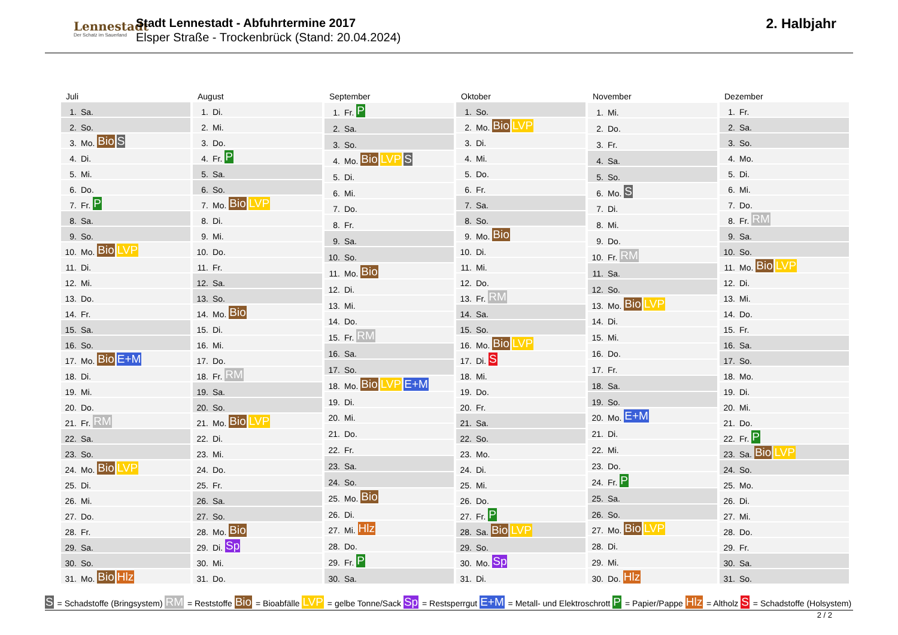Lennestadt
Der Schatz im Sauerland
Stadt Lennestadt - Abfuhrtermine 2017
Elsper Straße - Trockenbrück (Stand: 20.04.2024)
2. Halbjahr
| Juli | |
| --- | --- |
| 1. | Sa. |
| 2. | So. |
| 3. | Mo. Bio S |
| 4. | Di. |
| 5. | Mi. |
| 6. | Do. |
| 7. | Fr. P |
| 8. | Sa. |
| 9. | So. |
| 10. | Mo. Bio LVP |
| 11. | Di. |
| 12. | Mi. |
| 13. | Do. |
| 14. | Fr. |
| 15. | Sa. |
| 16. | So. |
| 17. | Mo. Bio E+M |
| 18. | Di. |
| 19. | Mi. |
| 20. | Do. |
| 21. | Fr. RM |
| 22. | Sa. |
| 23. | So. |
| 24. | Mo. Bio LVP |
| 25. | Di. |
| 26. | Mi. |
| 27. | Do. |
| 28. | Fr. |
| 29. | Sa. |
| 30. | So. |
| 31. | Mo. Bio Hlz |
| August | |
| --- | --- |
| 1. | Di. |
| 2. | Mi. |
| 3. | Do. |
| 4. | Fr. P |
| 5. | Sa. |
| 6. | So. |
| 7. | Mo. Bio LVP |
| 8. | Di. |
| 9. | Mi. |
| 10. | Do. |
| 11. | Fr. |
| 12. | Sa. |
| 13. | So. |
| 14. | Mo. Bio |
| 15. | Di. |
| 16. | Mi. |
| 17. | Do. |
| 18. | Fr. RM |
| 19. | Sa. |
| 20. | So. |
| 21. | Mo. Bio LVP |
| 22. | Di. |
| 23. | Mi. |
| 24. | Do. |
| 25. | Fr. |
| 26. | Sa. |
| 27. | So. |
| 28. | Mo. Bio |
| 29. | Di. Sp |
| 30. | Mi. |
| 31. | Do. |
| September | |
| --- | --- |
| 1. | Fr. P |
| 2. | Sa. |
| 3. | So. |
| 4. | Mo. Bio LVP S |
| 5. | Di. |
| 6. | Mi. |
| 7. | Do. |
| 8. | Fr. |
| 9. | Sa. |
| 10. | So. |
| 11. | Mo. Bio |
| 12. | Di. |
| 13. | Mi. |
| 14. | Do. |
| 15. | Fr. RM |
| 16. | Sa. |
| 17. | So. |
| 18. | Mo. Bio LVP E+M |
| 19. | Di. |
| 20. | Mi. |
| 21. | Do. |
| 22. | Fr. |
| 23. | Sa. |
| 24. | So. |
| 25. | Mo. Bio |
| 26. | Di. |
| 27. | Mi. Hlz |
| 28. | Do. |
| 29. | Fr. P |
| 30. | Sa. |
| Oktober | |
| --- | --- |
| 1. | So. |
| 2. | Mo. Bio LVP |
| 3. | Di. |
| 4. | Mi. |
| 5. | Do. |
| 6. | Fr. |
| 7. | Sa. |
| 8. | So. |
| 9. | Mo. Bio |
| 10. | Di. |
| 11. | Mi. |
| 12. | Do. |
| 13. | Fr. RM |
| 14. | Sa. |
| 15. | So. |
| 16. | Mo. Bio LVP |
| 17. | Di. S |
| 18. | Mi. |
| 19. | Do. |
| 20. | Fr. |
| 21. | Sa. |
| 22. | So. |
| 23. | Mo. |
| 24. | Di. |
| 25. | Mi. |
| 26. | Do. |
| 27. | Fr. P |
| 28. | Sa. Bio LVP |
| 29. | So. |
| 30. | Mo. Sp |
| 31. | Di. |
| November | |
| --- | --- |
| 1. | Mi. |
| 2. | Do. |
| 3. | Fr. |
| 4. | Sa. |
| 5. | So. |
| 6. | Mo. S |
| 7. | Di. |
| 8. | Mi. |
| 9. | Do. |
| 10. | Fr. RM |
| 11. | Sa. |
| 12. | So. |
| 13. | Mo. Bio LVP |
| 14. | Di. |
| 15. | Mi. |
| 16. | Do. |
| 17. | Fr. |
| 18. | Sa. |
| 19. | So. |
| 20. | Mo. E+M |
| 21. | Di. |
| 22. | Mi. |
| 23. | Do. |
| 24. | Fr. P |
| 25. | Sa. |
| 26. | So. |
| 27. | Mo. Bio LVP |
| 28. | Di. |
| 29. | Mi. |
| 30. | Do. Hlz |
| Dezember | |
| --- | --- |
| 1. | Fr. |
| 2. | Sa. |
| 3. | So. |
| 4. | Mo. |
| 5. | Di. |
| 6. | Mi. |
| 7. | Do. |
| 8. | Fr. RM |
| 9. | Sa. |
| 10. | So. |
| 11. | Mo. Bio LVP |
| 12. | Di. |
| 13. | Mi. |
| 14. | Do. |
| 15. | Fr. |
| 16. | Sa. |
| 17. | So. |
| 18. | Mo. |
| 19. | Di. |
| 20. | Mi. |
| 21. | Do. |
| 22. | Fr. P |
| 23. | Sa. Bio LVP |
| 24. | So. |
| 25. | Mo. |
| 26. | Di. |
| 27. | Mi. |
| 28. | Do. |
| 29. | Fr. |
| 30. | Sa. |
| 31. | So. |
S = Schadstoffe (Bringsystem) RM = Reststoffe Bio = Bioabfälle LVP = gelbe Tonne/Sack Sp = Restsperrgut E+M = Metall- und Elektroschrott P = Papier/Pappe Hlz = Altholz S = Schadstoffe (Holsystem)
2 / 2